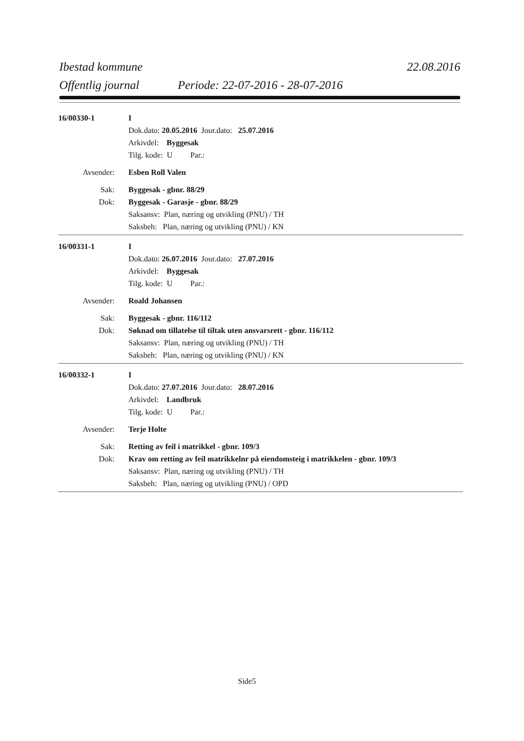Ibestad kommune 22.08.2016
Offentlig journal Periode: 22-07-2016 - 28-07-2016
16/00330-1 I
Dok.dato: 20.05.2016 Jour.dato: 25.07.2016
Arkivdel: Byggesak
Tilg. kode: U Par.:
Avsender: Esben Roll Valen
Sak: Byggesak - gbnr. 88/29
Dok: Byggesak - Garasje - gbnr. 88/29
Saksansv: Plan, næring og utvikling (PNU) / TH
Saksbeh: Plan, næring og utvikling (PNU) / KN
16/00331-1 I
Dok.dato: 26.07.2016 Jour.dato: 27.07.2016
Arkivdel: Byggesak
Tilg. kode: U Par.:
Avsender: Roald Johansen
Sak: Byggesak - gbnr. 116/112
Dok: Søknad om tillatelse til tiltak uten ansvarsrett - gbnr. 116/112
Saksansv: Plan, næring og utvikling (PNU) / TH
Saksbeh: Plan, næring og utvikling (PNU) / KN
16/00332-1 I
Dok.dato: 27.07.2016 Jour.dato: 28.07.2016
Arkivdel: Landbruk
Tilg. kode: U Par.:
Avsender: Terje Holte
Sak: Retting av feil i matrikkel - gbnr. 109/3
Dok: Krav om retting av feil matrikkelnr på eiendomsteig i matrikkelen - gbnr. 109/3
Saksansv: Plan, næring og utvikling (PNU) / TH
Saksbeh: Plan, næring og utvikling (PNU) / OPD
Side5